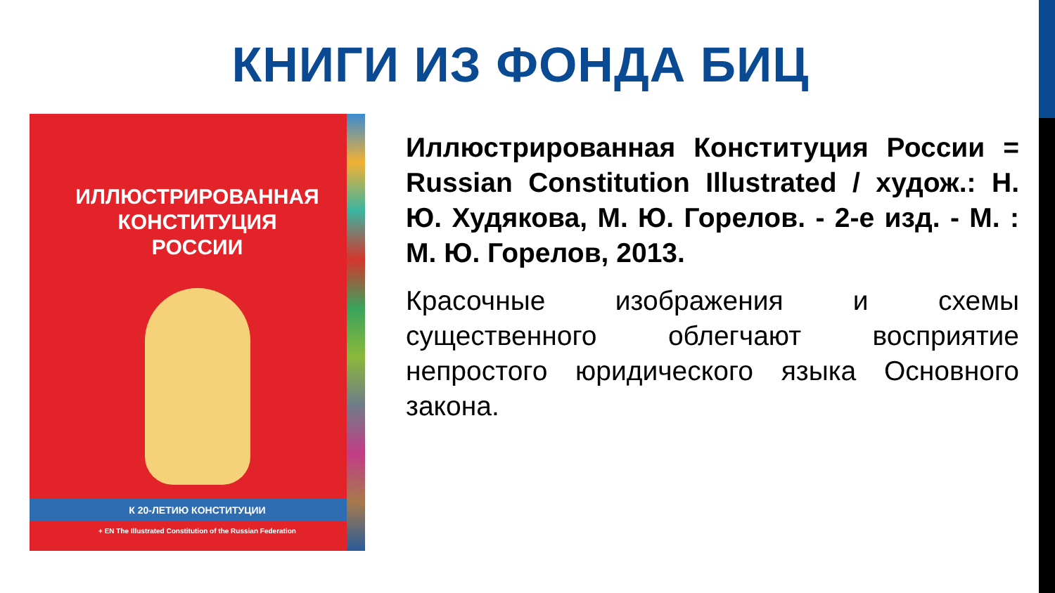КНИГИ ИЗ ФОНДА БИЦ
ИЛЛЮСТРИРОВАННАЯ
КОНСТИТУЦИЯ
РОССИИ
К 20-ЛЕТИЮ КОНСТИТУЦИИ
+ EN The Illustrated Constitution of the Russian Federation
Иллюстрированная Конституция России = Russian Constitution Illustrated / худож.: Н. Ю. Худякова, М. Ю. Горелов. - 2-е изд. - М. : М. Ю. Горелов, 2013.
Красочные изображения и схемы существенного облегчают восприятие непростого юридического языка Основного закона.